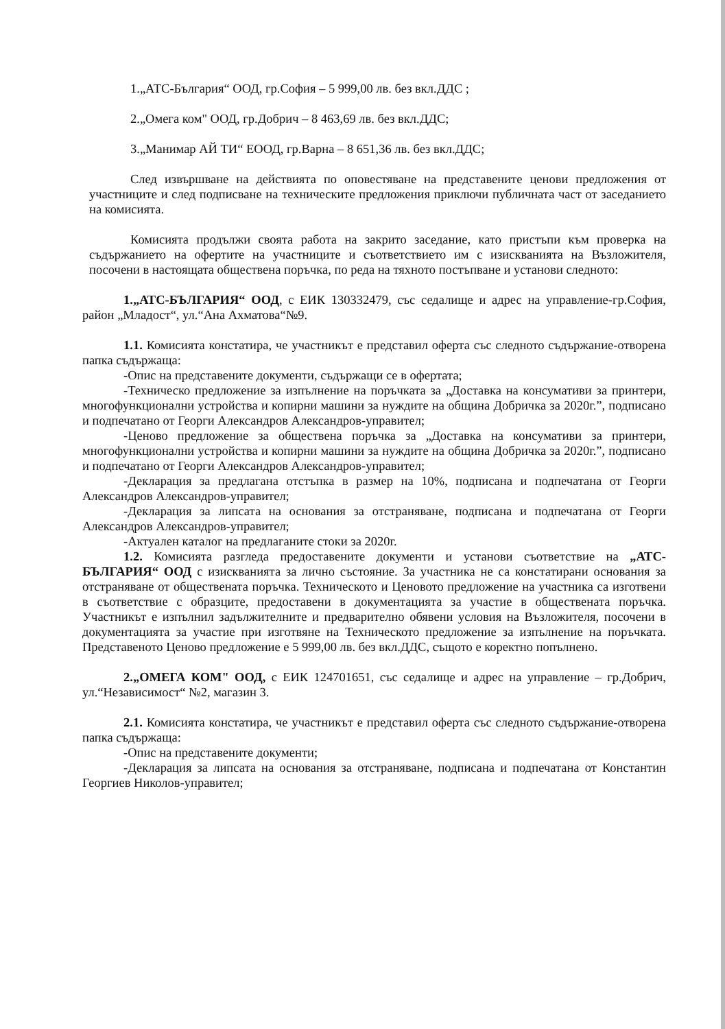1.„АТС-България“ ООД, гр.София – 5 999,00 лв. без вкл.ДДС ;
2.„Омега ком" ООД, гр.Добрич – 8 463,69 лв. без вкл.ДДС;
3.„Манимар АЙ ТИ“ ЕООД, гр.Варна – 8 651,36 лв. без вкл.ДДС;
След извършване на действията по оповестяване на представените ценови предложения от участниците и след подписване на техническите предложения приключи публичната част от заседанието на комисията.
Комисията продължи своята работа на закрито заседание, като пристъпи към проверка на съдържанието на офертите на участниците и съответствието им с изискванията на Възложителя, посочени в настоящата обществена поръчка, по реда на тяхното постъпване и установи следното:
1.„АТС-БЪЛГАРИЯ“ ООД, с ЕИК 130332479, със седалище и адрес на управление-гр.София, район „Младост“, ул.“Ана Ахматова“№9.
1.1. Комисията констатира, че участникът е представил оферта със следното съдържание-отворена папка съдържаща:
-Опис на представените документи, съдържащи се в офертата;
-Техническо предложение за изпълнение на поръчката за „Доставка на консумативи за принтери, многофункционални устройства и копирни машини за нуждите на община Добричка за 2020г.”, подписано и подпечатано от Георги Александров Александров-управител;
-Ценово предложение за обществена поръчка за „Доставка на консумативи за принтери, многофункционални устройства и копирни машини за нуждите на община Добричка за 2020г.”, подписано и подпечатано от Георги Александров Александров-управител;
-Декларация за предлагана отстъпка в размер на 10%, подписана и подпечатана от Георги Александров Александров-управител;
-Декларация за липсата на основания за отстраняване, подписана и подпечатана от Георги Александров Александров-управител;
-Актуален каталог на предлаганите стоки за 2020г.
1.2. Комисията разгледа предоставените документи и установи съответствие на „АТС-БЪЛГАРИЯ“ ООД с изискванията за лично състояние. За участника не са констатирани основания за отстраняване от обществената поръчка. Техническото и Ценовото предложение на участника са изготвени в съответствие с образците, предоставени в документацията за участие в обществената поръчка. Участникът е изпълнил задължителните и предварително обявени условия на Възложителя, посочени в документацията за участие при изготвяне на Техническото предложение за изпълнение на поръчката. Представеното Ценово предложение е 5 999,00 лв. без вкл.ДДС, същото е коректно попълнено.
2.„ОМЕГА КОМ" ООД, с ЕИК 124701651, със седалище и адрес на управление – гр.Добрич, ул.“Независимост“ №2, магазин 3.
2.1. Комисията констатира, че участникът е представил оферта със следното съдържание-отворена папка съдържаща:
-Опис на представените документи;
-Декларация за липсата на основания за отстраняване, подписана и подпечатана от Константин Георгиев Николов-управител;